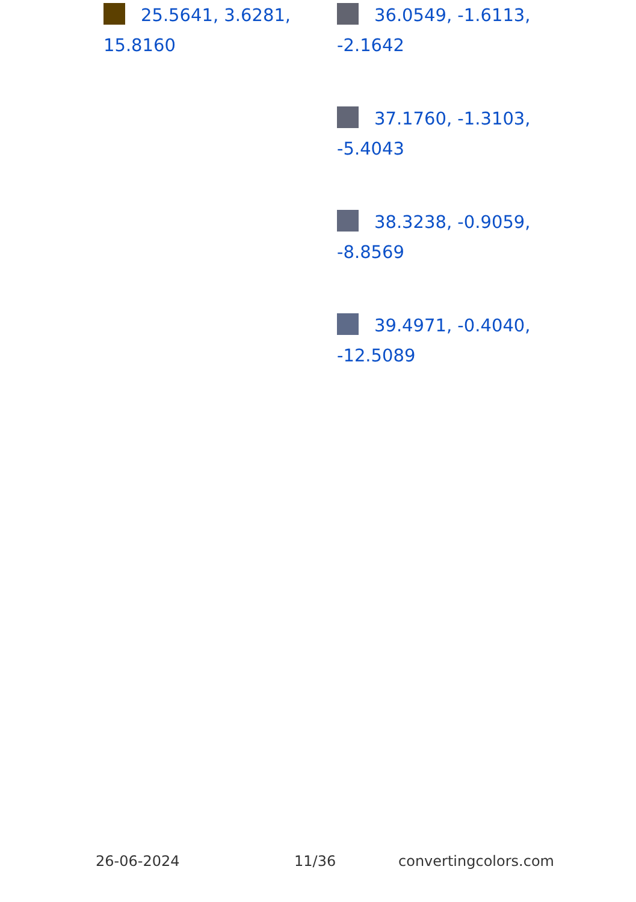25.5641, 3.6281, 15.8160
36.0549, -1.6113, -2.1642
37.1760, -1.3103, -5.4043
38.3238, -0.9059, -8.8569
39.4971, -0.4040, -12.5089
26-06-2024 11/36 convertingcolors.com